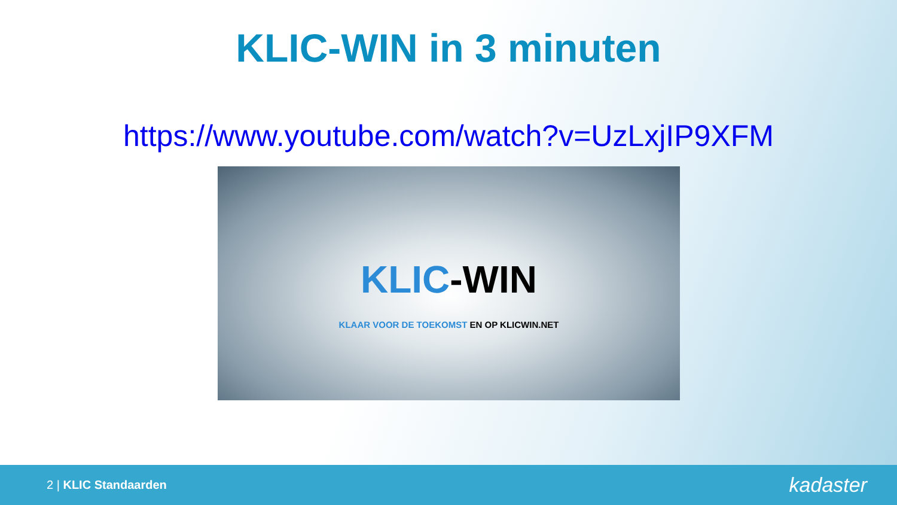KLIC-WIN in 3 minuten
https://www.youtube.com/watch?v=UzLxjIP9XFM
KLIC-WIN
KLAAR VOOR DE TOEKOMST EN OP KLICWIN.NET
2 | KLIC Standaarden
kadaster